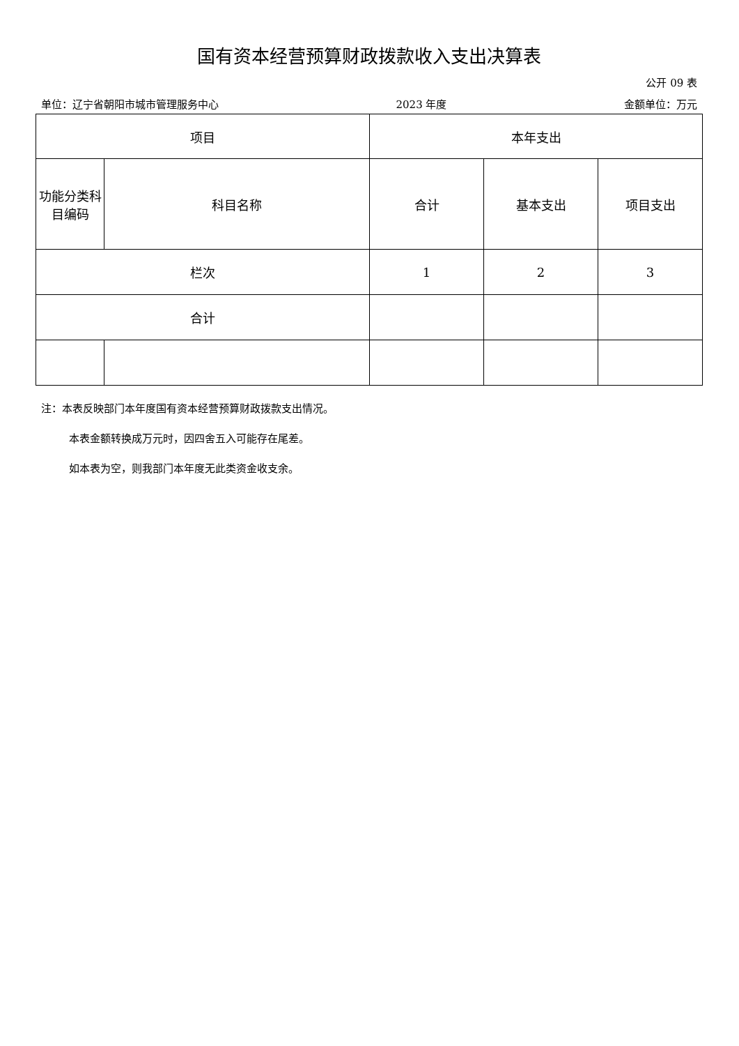国有资本经营预算财政拨款收入支出决算表
公开 09 表
单位：辽宁省朝阳市城市管理服务中心 2023 年度 金额单位：万元
| 项目 | | 本年支出 | | |
| --- | --- | --- | --- | --- |
| 功能分类科目编码 | 科目名称 | 合计 | 基本支出 | 项目支出 |
| 栏次 | | 1 | 2 | 3 |
| 合计 | | | | |
注：本表反映部门本年度国有资本经营预算财政拨款支出情况。
本表金额转换成万元时，因四舍五入可能存在尾差。
如本表为空，则我部门本年度无此类资金收支余。